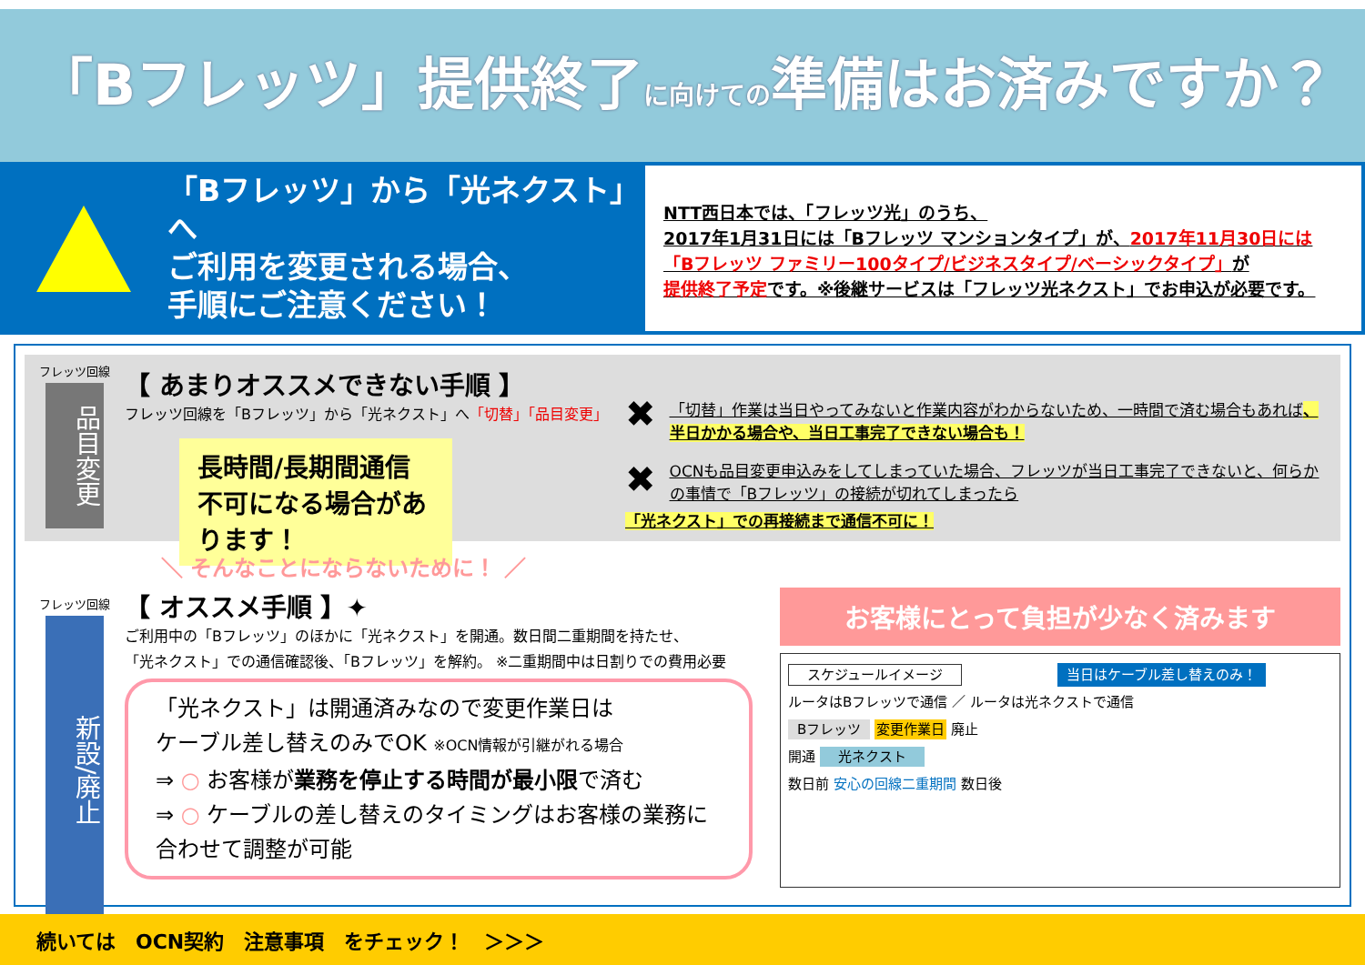「Bフレッツ」提供終了に向けての準備はお済みですか？
「Bフレッツ」から「光ネクスト」へ
ご利用を変更される場合、
手順にご注意ください！
NTT西日本では、「フレッツ光」のうち、
2017年1月31日には「Bフレッツ マンションタイプ」が、2017年11月30日には
「Bフレッツ ファミリー100タイプ/ビジネスタイプ/ベーシックタイプ」が
提供終了予定です。※後継サービスは「フレッツ光ネクスト」でお申込が必要です。
フレッツ回線
品目変更
【 あまりオススメできない手順 】
フレッツ回線を「Bフレッツ」から「光ネクスト」へ「切替」「品目変更」
長時間/長期間通信不可になる場合があります！
✖ 「切替」作業は当日やってみないと作業内容がわからないため、一時間で済む場合もあれば、半日かかる場合や、当日工事完了できない場合も！
✖ OCNも品目変更申込みをしてしまっていた場合、フレッツが当日工事完了できないと、何らかの事情で「Bフレッツ」の接続が切れてしまったら
「光ネクスト」での再接続まで通信不可に！
＼ そんなことにならないために！ ／
フレッツ回線
新設/廃止
【 オススメ手順 】✦
ご利用中の「Bフレッツ」のほかに「光ネクスト」を開通。数日間二重期間を持たせ、
「光ネクスト」での通信確認後、「Bフレッツ」を解約。 ※二重期間中は日割りでの費用必要
「光ネクスト」は開通済みなので変更作業日は
ケーブル差し替えのみでOK ※OCN情報が引継がれる場合
⇒ ○ お客様が業務を停止する時間が最小限で済む
⇒ ○ ケーブルの差し替えのタイミングはお客様の業務に合わせて調整が可能
お客様にとって負担が少なく済みます
スケジュールイメージ 当日はケーブル差し替えのみ！
ルータはBフレッツで通信 ／ ルータは光ネクストで通信
Bフレッツ 変更作業日 廃止
開通 光ネクスト
数日前 安心の回線二重期間 数日後
続いては　OCN契約　注意事項　をチェック！　＞＞＞